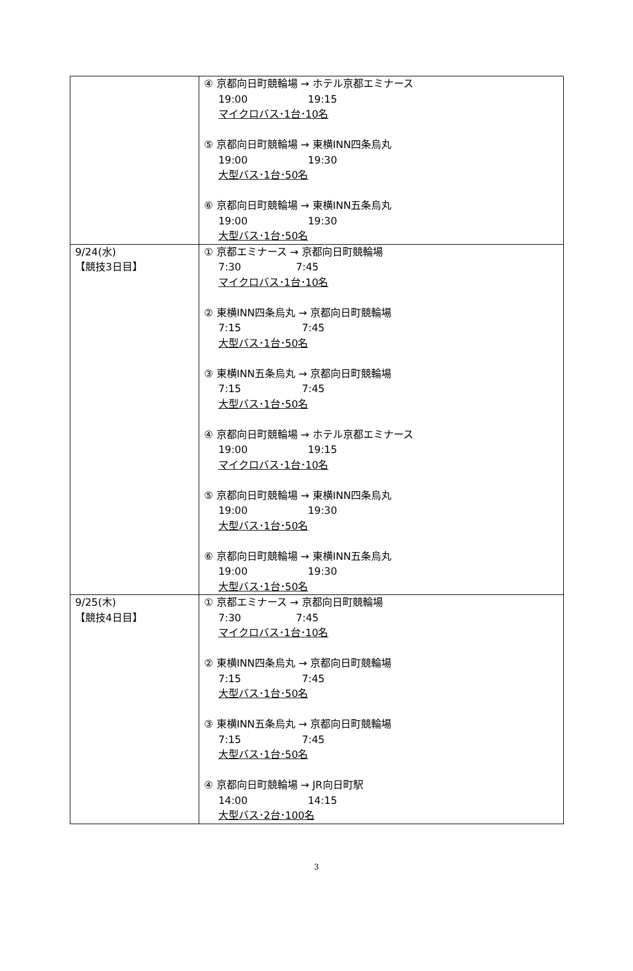| | ④ 京都向日町競輪場 → ホテル京都エミナース 19:00 19:15 マイクロバス･1台･10名 ⑤ 京都向日町競輪場 → 東横INN四条烏丸 19:00 19:30 大型バス･1台･50名 ⑥ 京都向日町競輪場 → 東横INN五条烏丸 19:00 19:30 大型バス･1台･50名 |
| 9/24(水) 【競技3日目】 | ① 京都エミナース → 京都向日町競輪場 7:30 7:45 マイクロバス･1台･10名 ② 東横INN四条烏丸 → 京都向日町競輪場 7:15 7:45 大型バス･1台･50名 ③ 東横INN五条烏丸 → 京都向日町競輪場 7:15 7:45 大型バス･1台･50名 ④ 京都向日町競輪場 → ホテル京都エミナース 19:00 19:15 マイクロバス･1台･10名 ⑤ 京都向日町競輪場 → 東横INN四条烏丸 19:00 19:30 大型バス･1台･50名 ⑥ 京都向日町競輪場 → 東横INN五条烏丸 19:00 19:30 大型バス･1台･50名 |
| 9/25(木) 【競技4日目】 | ① 京都エミナース → 京都向日町競輪場 7:30 7:45 マイクロバス･1台･10名 ② 東横INN四条烏丸 → 京都向日町競輪場 7:15 7:45 大型バス･1台･50名 ③ 東横INN五条烏丸 → 京都向日町競輪場 7:15 7:45 大型バス･1台･50名 ④ 京都向日町競輪場 → JR向日町駅 14:00 14:15 大型バス･2台･100名 |
3